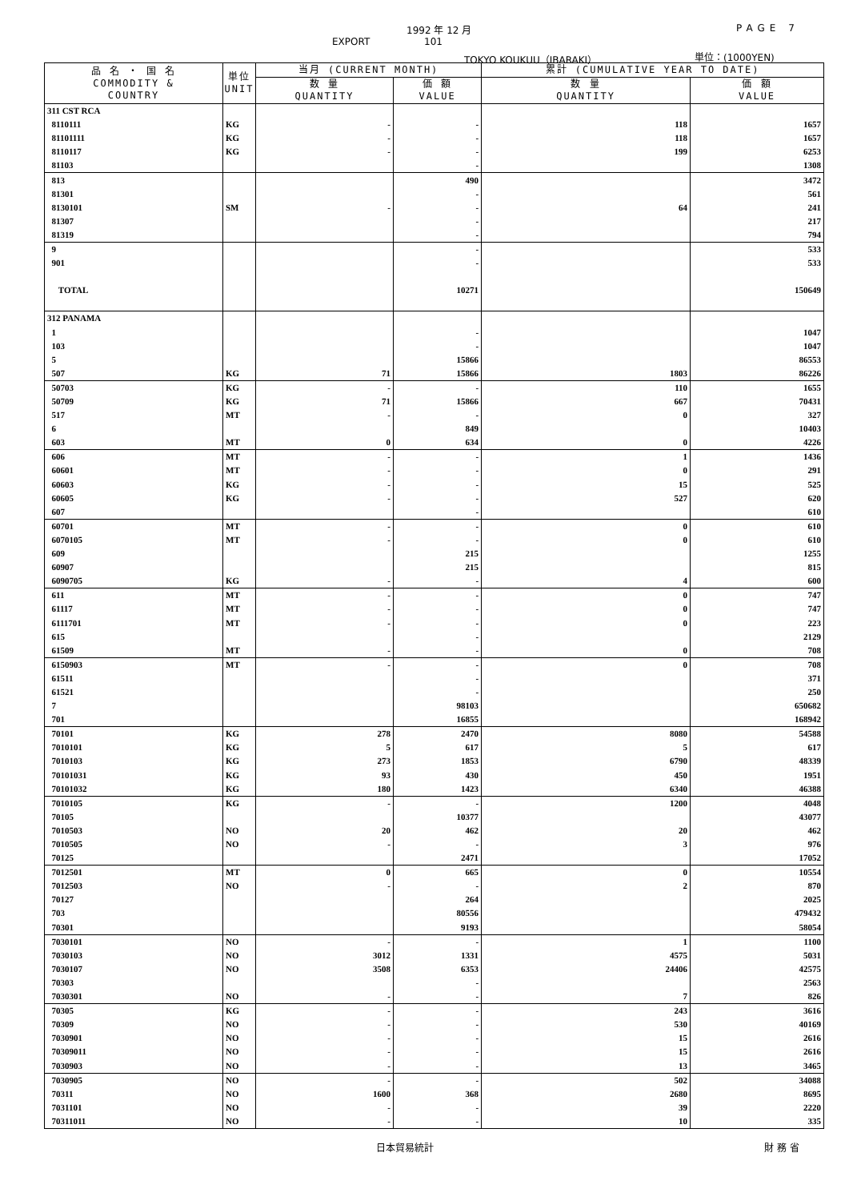1992 年 12 月 PAGE 7
EXPORT 101
TOKYO KOUKUU（IBARAKI） 単位：(1000YEN)
| 品 名 ・ 国 名 COMMODITY & COUNTRY | 単位 UNIT | 当月 (CURRENT MONTH) | | 累計 (CUMULATIVE YEAR TO DATE) | |
| --- | --- | --- | --- | --- | --- |
| | | 数 量 QUANTITY | 価 額 VALUE | 数 量 QUANTITY | 価 額 VALUE |
| 311 CST RCA | | | | | |
| 8110111 | KG | - | - | 118 | 1657 |
| 81101111 | KG | - | - | 118 | 1657 |
| 8110117 | KG | - | - | 199 | 6253 |
| 81103 | | | - | | 1308 |
| 813 | | | 490 | | 3472 |
| 81301 | | | - | | 561 |
| 8130101 | SM | - | - | 64 | 241 |
| 81307 | | | - | | 217 |
| 81319 | | | - | | 794 |
| 9 | | | - | | 533 |
| 901 | | | - | | 533 |
| TOTAL | | | 10271 | | 150649 |
| 312 PANAMA | | | | | |
| 1 | | | - | | 1047 |
| 103 | | | - | | 1047 |
| 5 | | | 15866 | | 86553 |
| 507 | KG | 71 | 15866 | 1803 | 86226 |
| 50703 | KG | - | - | 110 | 1655 |
| 50709 | KG | 71 | 15866 | 667 | 70431 |
| 517 | MT | - | - | 0 | 327 |
| 6 | | | 849 | | 10403 |
| 603 | MT | 0 | 634 | 0 | 4226 |
| 606 | MT | - | - | 1 | 1436 |
| 60601 | MT | - | - | 0 | 291 |
| 60603 | KG | - | - | 15 | 525 |
| 60605 | KG | - | - | 527 | 620 |
| 607 | | | - | | 610 |
| 60701 | MT | - | - | 0 | 610 |
| 6070105 | MT | - | - | 0 | 610 |
| 609 | | | 215 | | 1255 |
| 60907 | | | 215 | | 815 |
| 6090705 | KG | - | - | 4 | 600 |
| 611 | MT | - | - | 0 | 747 |
| 61117 | MT | - | - | 0 | 747 |
| 6111701 | MT | - | - | 0 | 223 |
| 615 | | | - | | 2129 |
| 61509 | MT | - | - | 0 | 708 |
| 6150903 | MT | - | - | 0 | 708 |
| 61511 | | | - | | 371 |
| 61521 | | | - | | 250 |
| 7 | | | 98103 | | 650682 |
| 701 | | | 16855 | | 168942 |
| 70101 | KG | 278 | 2470 | 8080 | 54588 |
| 7010101 | KG | 5 | 617 | 5 | 617 |
| 7010103 | KG | 273 | 1853 | 6790 | 48339 |
| 70101031 | KG | 93 | 430 | 450 | 1951 |
| 70101032 | KG | 180 | 1423 | 6340 | 46388 |
| 7010105 | KG | - | - | 1200 | 4048 |
| 70105 | | | 10377 | | 43077 |
| 7010503 | NO | 20 | 462 | 20 | 462 |
| 7010505 | NO | - | - | 3 | 976 |
| 70125 | | | 2471 | | 17052 |
| 7012501 | MT | 0 | 665 | 0 | 10554 |
| 7012503 | NO | - | - | 2 | 870 |
| 70127 | | | 264 | | 2025 |
| 703 | | | 80556 | | 479432 |
| 70301 | | | 9193 | | 58054 |
| 7030101 | NO | - | - | 1 | 1100 |
| 7030103 | NO | 3012 | 1331 | 4575 | 5031 |
| 7030107 | NO | 3508 | 6353 | 24406 | 42575 |
| 70303 | | | - | | 2563 |
| 7030301 | NO | - | - | 7 | 826 |
| 70305 | KG | - | - | 243 | 3616 |
| 70309 | NO | - | - | 530 | 40169 |
| 7030901 | NO | - | - | 15 | 2616 |
| 70309011 | NO | - | - | 15 | 2616 |
| 7030903 | NO | - | - | 13 | 3465 |
| 7030905 | NO | - | - | 502 | 34088 |
| 70311 | NO | 1600 | 368 | 2680 | 8695 |
| 7031101 | NO | - | - | 39 | 2220 |
| 70311011 | NO | - | - | 10 | 335 |
日本貿易統計 財 務 省